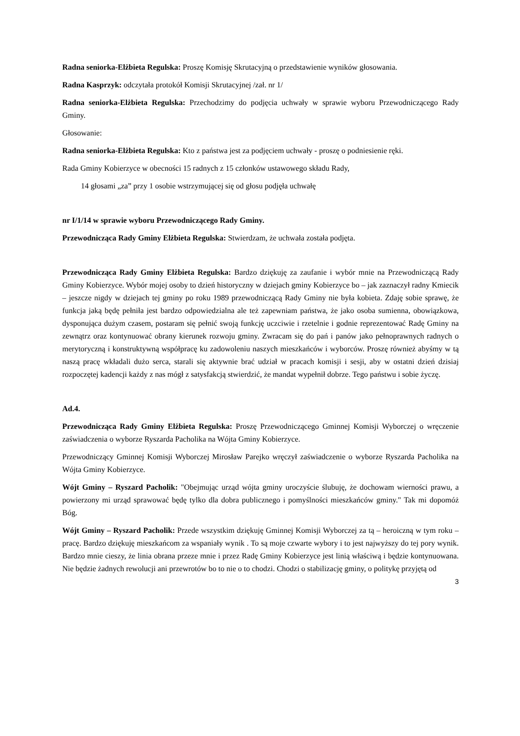Radna seniorka-Elżbieta Regulska: Proszę Komisję Skrutacyjną o przedstawienie wyników głosowania.
Radna Kasprzyk: odczytała protokół Komisji Skrutacyjnej /zał. nr 1/
Radna seniorka-Elżbieta Regulska: Przechodzimy do podjęcia uchwały w sprawie wyboru Przewodniczącego Rady Gminy.
Głosowanie:
Radna seniorka-Elżbieta Regulska: Kto z państwa jest za podjęciem uchwały - proszę o podniesienie ręki.
Rada Gminy Kobierzyce w obecności 15 radnych z 15 członków ustawowego składu Rady,
14 głosami „za” przy 1 osobie wstrzymującej się od głosu podjęła uchwałę
nr I/1/14 w sprawie wyboru Przewodniczącego Rady Gminy.
Przewodnicząca Rady Gminy Elżbieta Regulska: Stwierdzam, że uchwała została podjęta.
Przewodnicząca Rady Gminy Elżbieta Regulska: Bardzo dziękuję za zaufanie i wybór mnie na Przewodniczącą Rady Gminy Kobierzyce. Wybór mojej osoby to dzień historyczny w dziejach gminy Kobierzyce bo – jak zaznaczył radny Kmiecik – jeszcze nigdy w dziejach tej gminy po roku 1989 przewodniczącą Rady Gminy nie była kobieta. Zdaję sobie sprawę, że funkcja jaką będę pełniła jest bardzo odpowiedzialna ale też zapewniam państwa, że jako osoba sumienna, obowiązkowa, dysponująca dużym czasem, postaram się pełnić swoją funkcję uczciwie i rzetelnie i godnie reprezentować Radę Gminy na zewnątrz oraz kontynuować obrany kierunek rozwoju gminy. Zwracam się do pań i panów jako pełnoprawnych radnych o merytoryczną i konstruktywną współpracę ku zadowoleniu naszych mieszkańców i wyborców. Proszę również abyśmy w tą naszą pracę wkładali dużo serca, starali się aktywnie brać udział w pracach komisji i sesji, aby w ostatni dzień dzisiaj rozpoczętej kadencji każdy z nas mógł z satysfakcją stwierdzić, że mandat wypełnił dobrze. Tego państwu i sobie życzę.
Ad.4.
Przewodnicząca Rady Gminy Elżbieta Regulska: Proszę Przewodniczącego Gminnej Komisji Wyborczej o wręczenie zaświadczenia o wyborze Ryszarda Pacholika na Wójta Gminy Kobierzyce.
Przewodniczący Gminnej Komisji Wyborczej Mirosław Parejko wręczył zaświadczenie o wyborze Ryszarda Pacholika na Wójta Gminy Kobierzyce.
Wójt Gminy – Ryszard Pacholik: "Obejmując urząd wójta gminy uroczyście ślubuję, że dochowam wierności prawu, a powierzony mi urząd sprawować będę tylko dla dobra publicznego i pomyślności mieszkańców gminy." Tak mi dopomóż Bóg.
Wójt Gminy – Ryszard Pacholik: Przede wszystkim dziękuję Gminnej Komisji Wyborczej za tą – heroiczną w tym roku – pracę. Bardzo dziękuję mieszkańcom za wspaniały wynik . To są moje czwarte wybory i to jest najwyższy do tej pory wynik. Bardzo mnie cieszy, że linia obrana przeze mnie i przez Radę Gminy Kobierzyce jest linią właściwą i będzie kontynuowana. Nie będzie żadnych rewolucji ani przewrotów bo to nie o to chodzi. Chodzi o stabilizację gminy, o politykę przyjętą od
3